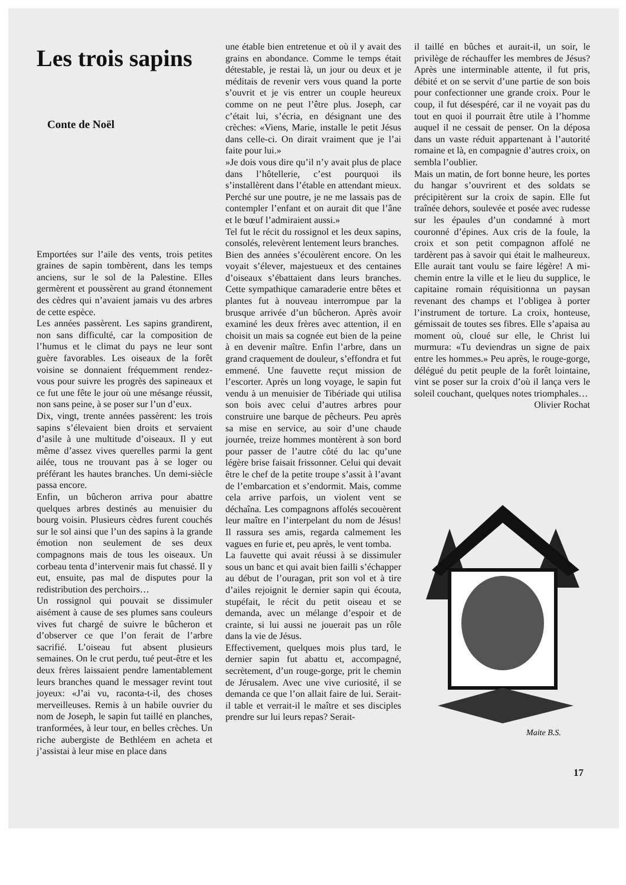Les trois sapins
Conte de Noël
Emportées sur l’aile des vents, trois petites graines de sapin tombèrent, dans les temps anciens, sur le sol de la Palestine. Elles germèrent et poussèrent au grand étonnement des cèdres qui n’avaient jamais vu des arbres de cette espèce.
Les années passèrent. Les sapins grandirent, non sans difficulté, car la composition de l’humus et le climat du pays ne leur sont guère favorables. Les oiseaux de la forêt voisine se donnaient fréquemment rendez-vous pour suivre les progrès des sapineaux et ce fut une fête le jour où une mésange réussit, non sans peine, à se poser sur l’un d’eux.
Dix, vingt, trente années passèrent: les trois sapins s’élevaient bien droits et servaient d’asile à une multitude d’oiseaux. Il y eut même d’assez vives querelles parmi la gent ailée, tous ne trouvant pas à se loger ou préférant les hautes branches. Un demi-siècle passa encore.
Enfin, un bûcheron arriva pour abattre quelques arbres destinés au menuisier du bourg voisin. Plusieurs cèdres furent couchés sur le sol ainsi que l’un des sapins à la grande émotion non seulement de ses deux compagnons mais de tous les oiseaux. Un corbeau tenta d’intervenir mais fut chassé. Il y eut, ensuite, pas mal de disputes pour la redistribution des perchoirs…
Un rossignol qui pouvait se dissimuler aisément à cause de ses plumes sans couleurs vives fut chargé de suivre le bûcheron et d’observer ce que l’on ferait de l’arbre sacrifié. L’oiseau fut absent plusieurs semaines. On le crut perdu, tué peut-être et les deux frères laissaient pendre lamentablement leurs branches quand le messager revint tout joyeux: «J’ai vu, raconta-t-il, des choses merveilleuses. Remis à un habile ouvrier du nom de Joseph, le sapin fut taillé en planches, tranformées, à leur tour, en belles crèches. Un riche aubergiste de Bethléem en acheta et j’assistai à leur mise en place dans
une étable bien entretenue et où il y avait des grains en abondance. Comme le temps était détestable, je restai là, un jour ou deux et je méditais de revenir vers vous quand la porte s’ouvrit et je vis entrer un couple heureux comme on ne peut l’être plus. Joseph, car c’était lui, s’écria, en désignant une des crèches: «Viens, Marie, installe le petit Jésus dans celle-ci. On dirait vraiment que je l’ai faite pour lui.»
»Je dois vous dire qu’il n’y avait plus de place dans l’hôtellerie, c’est pourquoi ils s’installèrent dans l’étable en attendant mieux. Perché sur une poutre, je ne me lassais pas de contempler l’enfant et on aurait dit que l’âne et le bœuf l’admiraient aussi.»
Tel fut le récit du rossignol et les deux sapins, consolés, relevèrent lentement leurs branches.
Bien des années s’écoulèrent encore. On les voyait s’élever, majestueux et des centaines d’oiseaux s’ébattaient dans leurs branches. Cette sympathique camaraderie entre bêtes et plantes fut à nouveau interrompue par la brusque arrivée d’un bûcheron. Après avoir examiné les deux frères avec attention, il en choisit un mais sa cognée eut bien de la peine à en devenir maître. Enfin l’arbre, dans un grand craquement de douleur, s’effondra et fut emmené. Une fauvette reçut mission de l’escorter. Après un long voyage, le sapin fut vendu à un menuisier de Tibériade qui utilisa son bois avec celui d’autres arbres pour construire une barque de pêcheurs. Peu après sa mise en service, au soir d’une chaude journée, treize hommes montèrent à son bord pour passer de l’autre côté du lac qu’une légère brise faisait frissonner. Celui qui devait être le chef de la petite troupe s’assit à l’avant de l’embarcation et s’endormit. Mais, comme cela arrive parfois, un violent vent se déchaîna. Les compagnons affolés secouèrent leur maître en l’interpelant du nom de Jésus! Il rassura ses amis, regarda calmement les vagues en furie et, peu après, le vent tomba.
La fauvette qui avait réussi à se dissimuler sous un banc et qui avait bien failli s’échapper au début de l’ouragan, prit son vol et à tire d’ailes rejoignit le dernier sapin qui écouta, stupéfait, le récit du petit oiseau et se demanda, avec un mélange d’espoir et de crainte, si lui aussi ne jouerait pas un rôle dans la vie de Jésus.
Effectivement, quelques mois plus tard, le dernier sapin fut abattu et, accompagné, secrètement, d’un rouge-gorge, prit le chemin de Jérusalem. Avec une vive curiosité, il se demanda ce que l’on allait faire de lui. Serait-il table et verrait-il le maître et ses disciples prendre sur lui leurs repas? Serait-
il taillé en bûches et aurait-il, un soir, le privilège de réchauffer les membres de Jésus? Après une interminable attente, il fut pris, débité et on se servit d’une partie de son bois pour confectionner une grande croix. Pour le coup, il fut désespéré, car il ne voyait pas du tout en quoi il pourrait être utile à l’homme auquel il ne cessait de penser. On la déposa dans un vaste réduit appartenant à l’autorité romaine et là, en compagnie d’autres croix, on sembla l’oublier.
Mais un matin, de fort bonne heure, les portes du hangar s’ouvrirent et des soldats se précipitèrent sur la croix de sapin. Elle fut traînée dehors, soulevée et posée avec rudesse sur les épaules d’un condamné à mort couronné d’épines. Aux cris de la foule, la croix et son petit compagnon affolé ne tardèrent pas à savoir qui était le malheureux. Elle aurait tant voulu se faire légère! A mi-chemin entre la ville et le lieu du supplice, le capitaine romain réquisitionna un paysan revenant des champs et l’obligea à porter l’instrument de torture. La croix, honteuse, gémissait de toutes ses fibres. Elle s’apaisa au moment où, cloué sur elle, le Christ lui murmura: «Tu deviendras un signe de paix entre les hommes.» Peu après, le rouge-gorge, délégué du petit peuple de la forêt lointaine, vint se poser sur la croix d’où il lança vers le soleil couchant, quelques notes triomphales…
Olivier Rochat
Maite B.S.
17